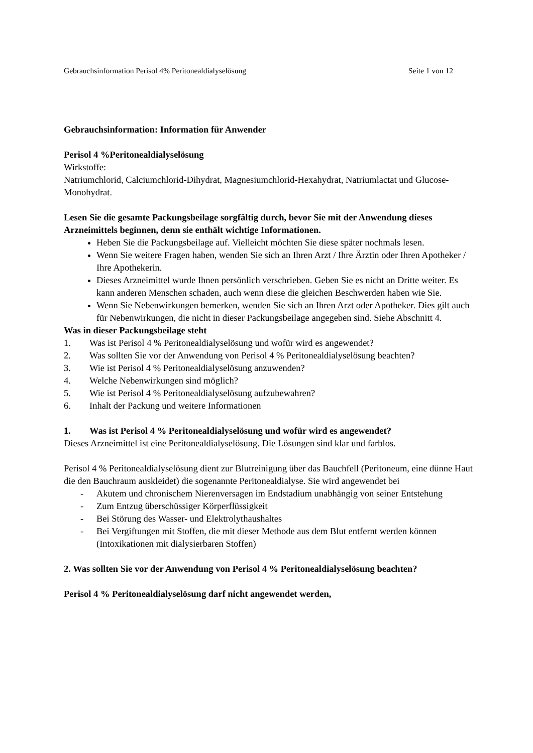Gebrauchsinformation Perisol 4% Peritonealdialyselösung Seite 1 von 12
Gebrauchsinformation: Information für Anwender
Perisol 4 %Peritonealdialyselösung
Wirkstoffe:
Natriumchlorid, Calciumchlorid-Dihydrat, Magnesiumchlorid-Hexahydrat, Natriumlactat und Glucose-Monohydrat.
Lesen Sie die gesamte Packungsbeilage sorgfältig durch, bevor Sie mit der Anwendung dieses Arzneimittels beginnen, denn sie enthält wichtige Informationen.
Heben Sie die Packungsbeilage auf. Vielleicht möchten Sie diese später nochmals lesen.
Wenn Sie weitere Fragen haben, wenden Sie sich an Ihren Arzt / Ihre Ärztin oder Ihren Apotheker / Ihre Apothekerin.
Dieses Arzneimittel wurde Ihnen persönlich verschrieben. Geben Sie es nicht an Dritte weiter. Es kann anderen Menschen schaden, auch wenn diese die gleichen Beschwerden haben wie Sie.
Wenn Sie Nebenwirkungen bemerken, wenden Sie sich an Ihren Arzt oder Apotheker. Dies gilt auch für Nebenwirkungen, die nicht in dieser Packungsbeilage angegeben sind. Siehe Abschnitt 4.
Was in dieser Packungsbeilage steht
1. Was ist Perisol 4 % Peritonealdialyselösung und wofür wird es angewendet?
2. Was sollten Sie vor der Anwendung von Perisol 4 % Peritonealdialyselösung beachten?
3. Wie ist Perisol 4 % Peritonealdialyselösung anzuwenden?
4. Welche Nebenwirkungen sind möglich?
5. Wie ist Perisol 4 % Peritonealdialyselösung aufzubewahren?
6. Inhalt der Packung und weitere Informationen
1. Was ist Perisol 4 % Peritonealdialyselösung und wofür wird es angewendet?
Dieses Arzneimittel ist eine Peritonealdialyselösung. Die Lösungen sind klar und farblos.
Perisol 4 % Peritonealdialyselösung dient zur Blutreinigung über das Bauchfell (Peritoneum, eine dünne Haut die den Bauchraum auskleidet) die sogenannte Peritonealdialyse. Sie wird angewendet bei
- Akutem und chronischem Nierenversagen im Endstadium unabhängig von seiner Entstehung
- Zum Entzug überschüssiger Körperflüssigkeit
- Bei Störung des Wasser- und Elektrolythaushaltes
- Bei Vergiftungen mit Stoffen, die mit dieser Methode aus dem Blut entfernt werden können (Intoxikationen mit dialysierbaren Stoffen)
2. Was sollten Sie vor der Anwendung von Perisol 4 % Peritonealdialyselösung beachten?
Perisol 4 % Peritonealdialyselösung darf nicht angewendet werden,